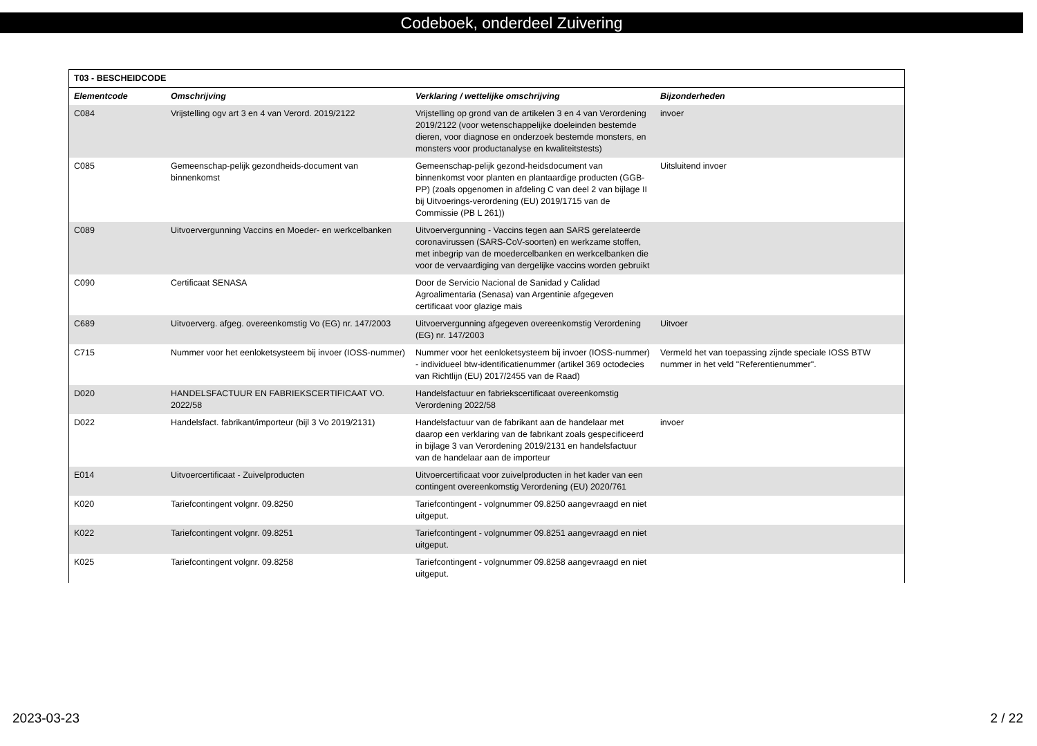Codeboek, onderdeel Zuivering
| T03 - BESCHEIDCODE | | | |
| Elementcode | Omschrijving | Verklaring / wettelijke omschrijving | Bijzonderheden |
| C084 | Vrijstelling ogv art 3 en 4 van Verord. 2019/2122 | Vrijstelling op grond van de artikelen 3 en 4 van Verordening 2019/2122 (voor wetenschappelijke doeleinden bestemde dieren, voor diagnose en onderzoek bestemde monsters, en monsters voor productanalyse en kwaliteitstests) | invoer |
| C085 | Gemeenschap-pelijk gezondheids-document van binnenkomst | Gemeenschap-pelijk gezond-heidsdocument van binnenkomst voor planten en plantaardige producten (GGB-PP) (zoals opgenomen in afdeling C van deel 2 van bijlage II bij Uitvoerings-verordening (EU) 2019/1715 van de Commissie (PB L 261)) | Uitsluitend invoer |
| C089 | Uitvoervergunning Vaccins en Moeder- en werkcelbanken | Uitvoervergunning - Vaccins tegen aan SARS gerelateerde coronavirussen (SARS-CoV-soorten) en werkzame stoffen, met inbegrip van de moedercelbanken en werkcelbanken die voor de vervaardiging van dergelijke vaccins worden gebruikt | |
| C090 | Certificaat SENASA | Door de Servicio Nacional de Sanidad y Calidad Agroalimentaria (Senasa) van Argentinie afgegeven certificaat voor glazige mais | |
| C689 | Uitvoerverg. afgeg. overeenkomstig Vo (EG) nr. 147/2003 | Uitvoervergunning afgegeven overeenkomstig Verordening (EG) nr. 147/2003 | Uitvoer |
| C715 | Nummer voor het eenloketsysteem bij invoer (IOSS-nummer) | Nummer voor het eenloketsysteem bij invoer (IOSS-nummer) - individueel btw-identificatienummer (artikel 369 octodecies van Richtlijn (EU) 2017/2455 van de Raad) | Vermeld het van toepassing zijnde speciale IOSS BTW nummer in het veld "Referentienummer". |
| D020 | HANDELSFACTUUR EN FABRIEKSCERTIFICAAT VO. 2022/58 | Handelsfactuur en fabriekscertificaat overeenkomstig Verordening 2022/58 | |
| D022 | Handelsfact. fabrikant/importeur (bijl 3 Vo 2019/2131) | Handelsfactuur van de fabrikant aan de handelaar met daarop een verklaring van de fabrikant zoals gespecificeerd in bijlage 3 van Verordening 2019/2131 en handelsfactuur van de handelaar aan de importeur | invoer |
| E014 | Uitvoercertificaat - Zuivelproducten | Uitvoercertificaat voor zuivelproducten in het kader van een contingent overeenkomstig Verordening (EU) 2020/761 | |
| K020 | Tariefcontingent volgnr. 09.8250 | Tariefcontingent - volgnummer 09.8250 aangevraagd en niet uitgeput. | |
| K022 | Tariefcontingent volgnr. 09.8251 | Tariefcontingent - volgnummer 09.8251 aangevraagd en niet uitgeput. | |
| K025 | Tariefcontingent volgnr. 09.8258 | Tariefcontingent - volgnummer 09.8258 aangevraagd en niet uitgeput. | |
2023-03-23 2 / 22